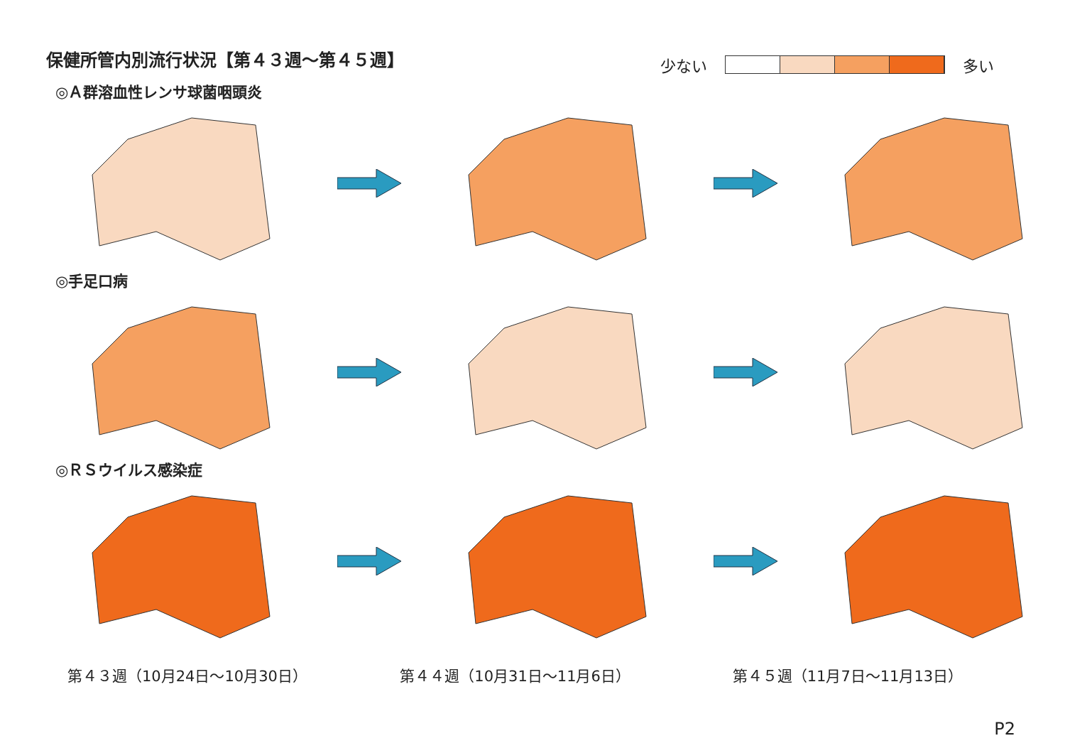保健所管内別流行状況【第４３週～第４５週】
少ない 多い
◎Ａ群溶血性レンサ球菌咽頭炎
◎手足口病
◎ＲＳウイルス感染症
第４３週（10月24日～10月30日） 第４４週（10月31日～11月6日） 第４５週（11月7日～11月13日）
P2